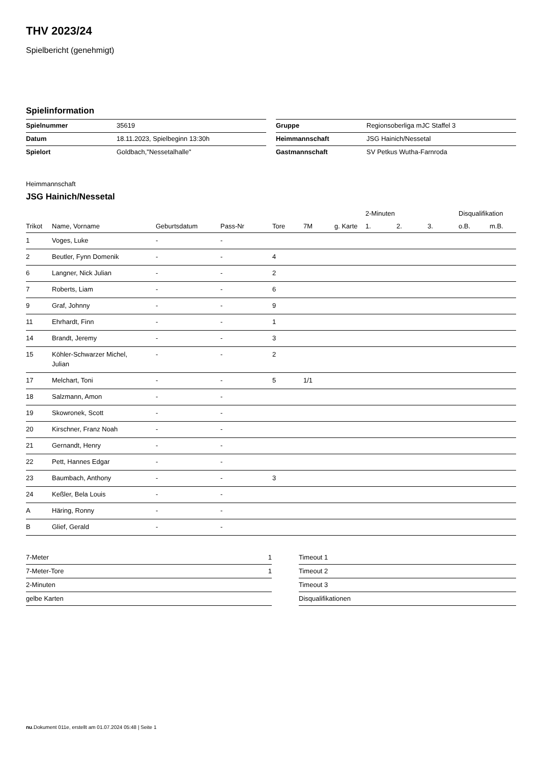THV 2023/24
Spielbericht (genehmigt)
Spielinformation
| Spielnummer | 35619 |
| Datum | 18.11.2023, Spielbeginn 13:30h |
| Spielort | Goldbach,"Nessetalhalle" |
| Gruppe | Regionsoberliga mJC Staffel 3 |
| Heimmannschaft | JSG Hainich/Nessetal |
| Gastmannschaft | SV Petkus Wutha-Farnroda |
Heimmannschaft
JSG Hainich/Nessetal
| | | | | | | | 2-Minuten | | | Disqualifikation | |
| --- | --- | --- | --- | --- | --- | --- | --- | --- | --- | --- | --- |
| Trikot | Name, Vorname | Geburtsdatum | Pass-Nr | Tore | 7M | g. Karte | 1. | 2. | 3. | o.B. | m.B. |
| 1 | Voges, Luke | - | - | | | | | | | | |
| 2 | Beutler, Fynn Domenik | - | - | 4 | | | | | | | |
| 6 | Langner, Nick Julian | - | - | 2 | | | | | | | |
| 7 | Roberts, Liam | - | - | 6 | | | | | | | |
| 9 | Graf, Johnny | - | - | 9 | | | | | | | |
| 11 | Ehrhardt, Finn | - | - | 1 | | | | | | | |
| 14 | Brandt, Jeremy | - | - | 3 | | | | | | | |
| 15 | Köhler-Schwarzer Michel, Julian | - | - | 2 | | | | | | | |
| 17 | Melchart, Toni | - | - | 5 | 1/1 | | | | | | |
| 18 | Salzmann, Amon | - | - | | | | | | | | |
| 19 | Skowronek, Scott | - | - | | | | | | | | |
| 20 | Kirschner, Franz Noah | - | - | | | | | | | | |
| 21 | Gernandt, Henry | - | - | | | | | | | | |
| 22 | Pett, Hannes Edgar | - | - | | | | | | | | |
| 23 | Baumbach, Anthony | - | - | 3 | | | | | | | |
| 24 | Keßler, Bela Louis | - | - | | | | | | | | |
| A | Häring, Ronny | - | - | | | | | | | | |
| B | Glief, Gerald | - | - | | | | | | | | |
| 7-Meter | 1 |
| 7-Meter-Tore | 1 |
| 2-Minuten | |
| gelbe Karten | |
| Timeout 1 |
| Timeout 2 |
| Timeout 3 |
| Disqualifikationen |
nu.Dokument 011e, erstellt am 01.07.2024 05:48 | Seite 1